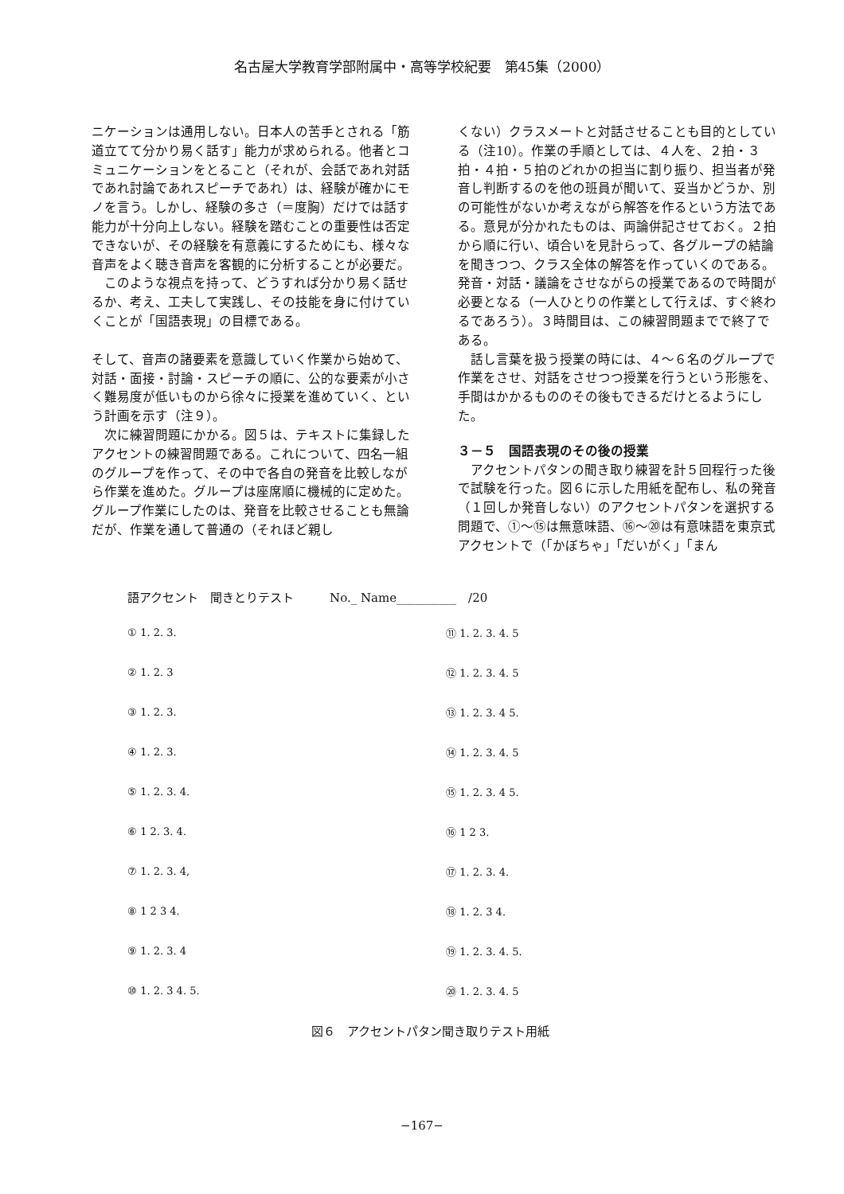名古屋大学教育学部附属中・高等学校紀要　第45集（2000）
ニケーションは通用しない。日本人の苦手とされる「筋道立てて分かり易く話す」能力が求められる。他者とコミュニケーションをとること（それが、会話であれ対話であれ討論であれスピーチであれ）は、経験が確かにモノを言う。しかし、経験の多さ（＝度胸）だけでは話す能力が十分向上しない。経験を踏むことの重要性は否定できないが、その経験を有意義にするためにも、様々な音声をよく聴き音声を客観的に分析することが必要だ。
　このような視点を持って、どうすれば分かり易く話せるか、考え、工夫して実践し、その技能を身に付けていくことが「国語表現」の目標である。
そして、音声の諸要素を意識していく作業から始めて、対話・面接・討論・スピーチの順に、公的な要素が小さく難易度が低いものから徐々に授業を進めていく、という計画を示す（注９）。
　次に練習問題にかかる。図５は、テキストに集録したアクセントの練習問題である。これについて、四名一組のグループを作って、その中で各自の発音を比較しながら作業を進めた。グループは座席順に機械的に定めた。グループ作業にしたのは、発音を比較させることも無論だが、作業を通して普通の（それほど親し
くない）クラスメートと対話させることも目的としている（注10）。作業の手順としては、４人を、２拍・３拍・４拍・５拍のどれかの担当に割り振り、担当者が発音し判断するのを他の班員が聞いて、妥当かどうか、別の可能性がないか考えながら解答を作るという方法である。意見が分かれたものは、両論併記させておく。２拍から順に行い、頃合いを見計らって、各グループの結論を聞きつつ、クラス全体の解答を作っていくのである。発音・対話・議論をさせながらの授業であるので時間が必要となる（一人ひとりの作業として行えば、すぐ終わるであろう）。３時間目は、この練習問題までで終了である。
　話し言葉を扱う授業の時には、４～６名のグループで作業をさせ、対話をさせつつ授業を行うという形態を、手間はかかるもののその後もできるだけとるようにした。
３－５　国語表現のその後の授業
　アクセントパタンの聞き取り練習を計５回程行った後で試験を行った。図６に示した用紙を配布し、私の発音（１回しか発音しない）のアクセントパタンを選択する問題で、①～⑮は無意味語、⑯～⑳は有意味語を東京式アクセントで（「かぼちゃ」「だいがく」「まん
語アクセント　聞きとりテスト　　　No._ Name__________　/20
① 1. 2. 3.
② 1. 2. 3
③ 1. 2. 3.
④ 1. 2. 3.
⑤ 1. 2. 3. 4.
⑥ 1 2. 3. 4.
⑦ 1. 2. 3. 4,
⑧ 1 2 3 4.
⑨ 1. 2. 3. 4
⑩ 1. 2. 3 4. 5.
⑪ 1. 2. 3. 4. 5
⑫ 1. 2. 3. 4. 5
⑬ 1. 2. 3. 4 5.
⑭ 1. 2. 3. 4. 5
⑮ 1. 2. 3. 4 5.
⑯ 1 2 3.
⑰ 1. 2. 3. 4.
⑱ 1. 2. 3 4.
⑲ 1. 2. 3. 4. 5.
⑳ 1. 2. 3. 4. 5
図６　アクセントパタン聞き取りテスト用紙
−167−